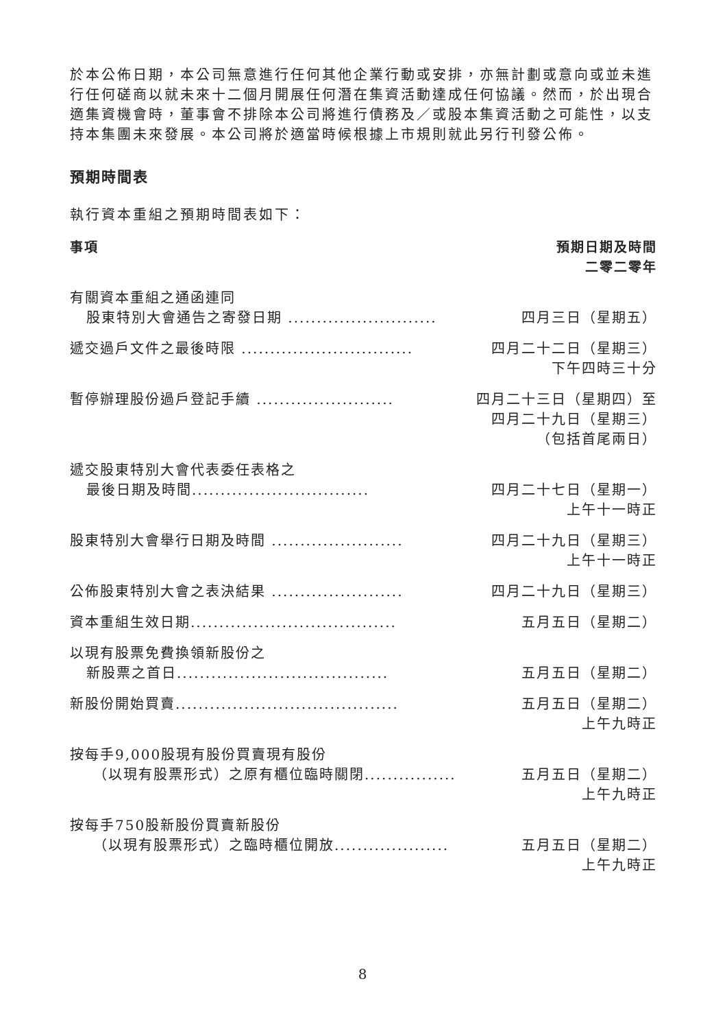於本公佈日期，本公司無意進行任何其他企業行動或安排，亦無計劃或意向或並未進行任何磋商以就未來十二個月開展任何潛在集資活動達成任何協議。然而，於出現合適集資機會時，董事會不排除本公司將進行債務及／或股本集資活動之可能性，以支持本集團未來發展。本公司將於適當時候根據上市規則就此另行刊發公佈。
預期時間表
執行資本重組之預期時間表如下：
| 事項 | 預期日期及時間 二零二零年 |
| --- | --- |
| 有關資本重組之通函連同 股東特別大會通告之寄發日期 .......................... | 四月三日（星期五） |
| 遞交過戶文件之最後時限 .............................. | 四月二十二日（星期三） 下午四時三十分 |
| 暫停辦理股份過戶登記手續 ........................ | 四月二十三日（星期四）至 四月二十九日（星期三） （包括首尾兩日） |
| 遞交股東特別大會代表委任表格之 最後日期及時間............................... | 四月二十七日（星期一） 上午十一時正 |
| 股東特別大會舉行日期及時間 ....................... | 四月二十九日（星期三） 上午十一時正 |
| 公佈股東特別大會之表決結果 ....................... | 四月二十九日（星期三） |
| 資本重組生效日期.................................... | 五月五日（星期二） |
| 以現有股票免費換領新股份之 新股票之首日..................................... | 五月五日（星期二） |
| 新股份開始買賣....................................... | 五月五日（星期二） 上午九時正 |
| 按每手9,000股現有股份買賣現有股份 （以現有股票形式）之原有櫃位臨時關閉................ | 五月五日（星期二） 上午九時正 |
| 按每手750股新股份買賣新股份 （以現有股票形式）之臨時櫃位開放.................... | 五月五日（星期二） 上午九時正 |
8